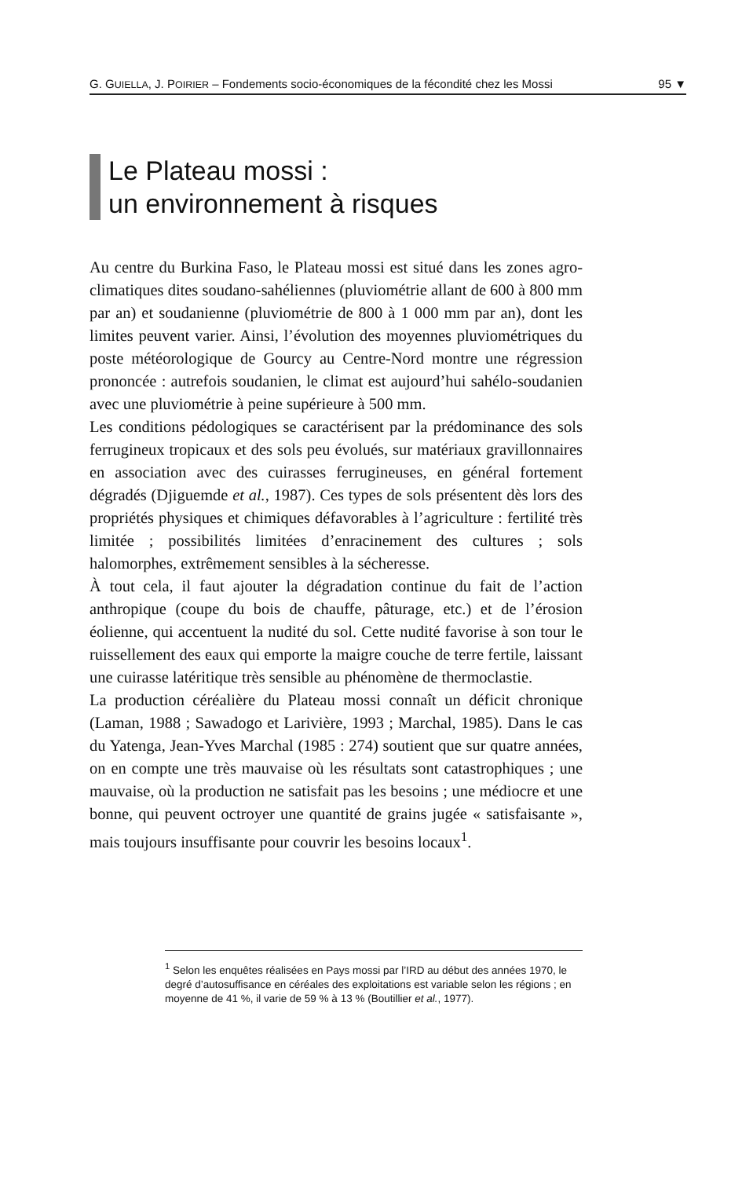G. GUIELLA, J. POIRIER – Fondements socio-économiques de la fécondité chez les Mossi 95 ▼
Le Plateau mossi :
un environnement à risques
Au centre du Burkina Faso, le Plateau mossi est situé dans les zones agro-climatiques dites soudano-sahéliennes (pluviométrie allant de 600 à 800 mm par an) et soudanienne (pluviométrie de 800 à 1 000 mm par an), dont les limites peuvent varier. Ainsi, l’évolution des moyennes pluviométriques du poste météorologique de Gourcy au Centre-Nord montre une régression prononcée : autrefois soudanien, le climat est aujourd’hui sahélo-soudanien avec une pluviométrie à peine supérieure à 500 mm.
Les conditions pédologiques se caractérisent par la prédominance des sols ferrugineux tropicaux et des sols peu évolués, sur matériaux gravillonnaires en association avec des cuirasses ferrugineuses, en général fortement dégradés (Djiguemde et al., 1987). Ces types de sols présentent dès lors des propriétés physiques et chimiques défavorables à l’agriculture : fertilité très limitée ; possibilités limitées d’enracinement des cultures ; sols halomorphes, extrêmement sensibles à la sécheresse.
À tout cela, il faut ajouter la dégradation continue du fait de l’action anthropique (coupe du bois de chauffe, pâturage, etc.) et de l’érosion éolienne, qui accentuent la nudité du sol. Cette nudité favorise à son tour le ruissellement des eaux qui emporte la maigre couche de terre fertile, laissant une cuirasse latéritique très sensible au phénomène de thermoclastie.
La production céréalière du Plateau mossi connaît un déficit chronique (Laman, 1988 ; Sawadogo et Larivière, 1993 ; Marchal, 1985). Dans le cas du Yatenga, Jean-Yves Marchal (1985 : 274) soutient que sur quatre années, on en compte une très mauvaise où les résultats sont catastrophiques ; une mauvaise, où la production ne satisfait pas les besoins ; une médiocre et une bonne, qui peuvent octroyer une quantité de grains jugée « satisfaisante », mais toujours insuffisante pour couvrir les besoins locaux<sup>1</sup>.
<sup>1</sup> Selon les enquêtes réalisées en Pays mossi par l’IRD au début des années 1970, le degré d’autosuffisance en céréales des exploitations est variable selon les régions ; en moyenne de 41 %, il varie de 59 % à 13 % (Boutillier et al., 1977).